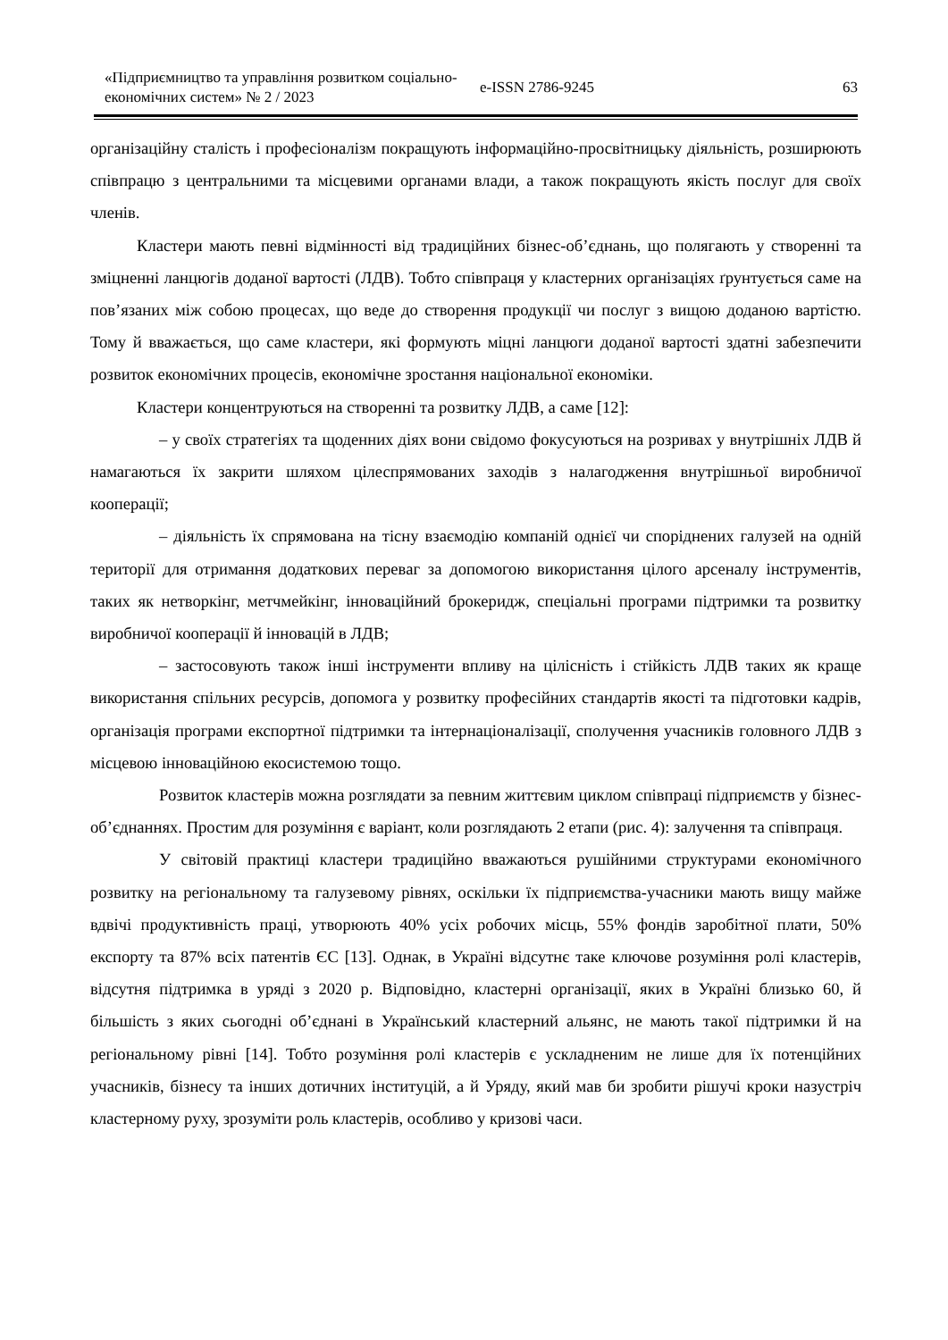«Підприємництво та управління розвитком соціально-економічних систем» № 2 / 2023
e-ISSN 2786-9245 63
організаційну сталість і професіоналізм покращують інформаційно-просвітницьку діяльність, розширюють співпрацю з центральними та місцевими органами влади, а також покращують якість послуг для своїх членів.
Кластери мають певні відмінності від традиційних бізнес-об’єднань, що полягають у створенні та зміцненні ланцюгів доданої вартості (ЛДВ). Тобто співпраця у кластерних організаціях ґрунтується саме на пов’язаних між собою процесах, що веде до створення продукції чи послуг з вищою доданою вартістю. Тому й вважається, що саме кластери, які формують міцні ланцюги доданої вартості здатні забезпечити розвиток економічних процесів, економічне зростання національної економіки.
Кластери концентруються на створенні та розвитку ЛДВ, а саме [12]:
– у своїх стратегіях та щоденних діях вони свідомо фокусуються на розривах у внутрішніх ЛДВ й намагаються їх закрити шляхом цілеспрямованих заходів з налагодження внутрішньої виробничої кооперації;
– діяльність їх спрямована на тісну взаємодію компаній однієї чи споріднених галузей на одній території для отримання додаткових переваг за допомогою використання цілого арсеналу інструментів, таких як нетворкінг, метчмейкінг, інноваційний брокеридж, спеціальні програми підтримки та розвитку виробничої кооперації й інновацій в ЛДВ;
– застосовують також інші інструменти впливу на цілісність і стійкість ЛДВ таких як краще використання спільних ресурсів, допомога у розвитку професійних стандартів якості та підготовки кадрів, організація програми експортної підтримки та інтернаціоналізації, сполучення учасників головного ЛДВ з місцевою інноваційною екосистемою тощо.
Розвиток кластерів можна розглядати за певним життєвим циклом співпраці підприємств у бізнес-об’єднаннях. Простим для розуміння є варіант, коли розглядають 2 етапи (рис. 4): залучення та співпраця.
У світовій практиці кластери традиційно вважаються рушійними структурами економічного розвитку на регіональному та галузевому рівнях, оскільки їх підприємства-учасники мають вищу майже вдвічі продуктивність праці, утворюють 40% усіх робочих місць, 55% фондів заробітної плати, 50% експорту та 87% всіх патентів ЄС [13]. Однак, в Україні відсутнє таке ключове розуміння ролі кластерів, відсутня підтримка в уряді з 2020 р. Відповідно, кластерні організації, яких в Україні близько 60, й більшість з яких сьогодні об’єднані в Український кластерний альянс, не мають такої підтримки й на регіональному рівні [14]. Тобто розуміння ролі кластерів є ускладненим не лише для їх потенційних учасників, бізнесу та інших дотичних інституцій, а й Уряду, який мав би зробити рішучі кроки назустріч кластерному руху, зрозуміти роль кластерів, особливо у кризові часи.